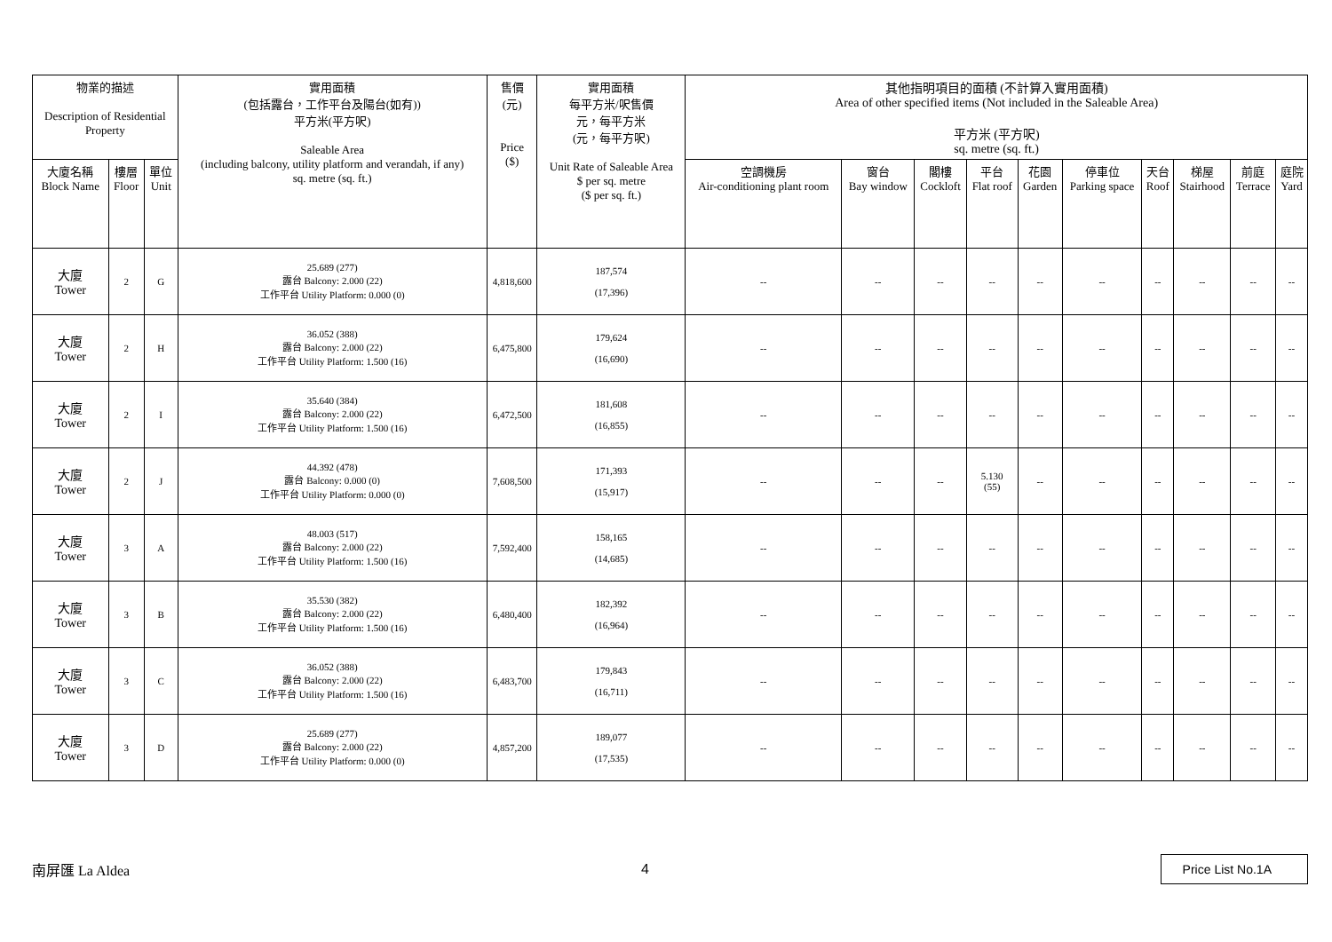| 物業的描述 Description of Residential Property | | | 實用面積 (包括露台，工作平台及陽台(如有)) 平方米(平方呎) Saleable Area (including balcony, utility platform and verandah, if any) sq. metre (sq. ft.) | 售價 (元) Price ($) | 實用面積 每平方米/呎售價 元，每平方米 (元，每平方呎) Unit Rate of Saleable Area $ per sq. metre ($ per sq. ft.) | 其他指明項目的面積 (不計算入實用面積) Area of other specified items (Not included in the Saleable Area) 平方米 (平方呎) sq. metre (sq. ft.) | | | | | | | | | |
| --- | --- | --- | --- | --- | --- | --- | --- | --- | --- | --- | --- | --- | --- | --- | --- |
| 大廈名稱 Block Name | 樓層 Floor | 單位 Unit | | | | 空調機房 Air-conditioning plant room | 窗台 Bay window | 閣樓 Cockloft | 平台 Flat roof | 花園 Garden | 停車位 Parking space | 天台 Roof | 梯屋 Stairhood | 前庭 Terrace | 庭院 Yard |
| 大廈 Tower | 2 | G | 25.689 (277) 露台 Balcony: 2.000 (22) 工作平台 Utility Platform: 0.000 (0) | 4,818,600 | 187,574 (17,396) | -- | -- | -- | -- | -- | -- | -- | -- | -- | -- |
| 大廈 Tower | 2 | H | 36.052 (388) 露台 Balcony: 2.000 (22) 工作平台 Utility Platform: 1.500 (16) | 6,475,800 | 179,624 (16,690) | -- | -- | -- | -- | -- | -- | -- | -- | -- | -- |
| 大廈 Tower | 2 | I | 35.640 (384) 露台 Balcony: 2.000 (22) 工作平台 Utility Platform: 1.500 (16) | 6,472,500 | 181,608 (16,855) | -- | -- | -- | -- | -- | -- | -- | -- | -- | -- |
| 大廈 Tower | 2 | J | 44.392 (478) 露台 Balcony: 0.000 (0) 工作平台 Utility Platform: 0.000 (0) | 7,608,500 | 171,393 (15,917) | -- | -- | -- | 5.130 (55) | -- | -- | -- | -- | -- | -- |
| 大廈 Tower | 3 | A | 48.003 (517) 露台 Balcony: 2.000 (22) 工作平台 Utility Platform: 1.500 (16) | 7,592,400 | 158,165 (14,685) | -- | -- | -- | -- | -- | -- | -- | -- | -- | -- |
| 大廈 Tower | 3 | B | 35.530 (382) 露台 Balcony: 2.000 (22) 工作平台 Utility Platform: 1.500 (16) | 6,480,400 | 182,392 (16,964) | -- | -- | -- | -- | -- | -- | -- | -- | -- | -- |
| 大廈 Tower | 3 | C | 36.052 (388) 露台 Balcony: 2.000 (22) 工作平台 Utility Platform: 1.500 (16) | 6,483,700 | 179,843 (16,711) | -- | -- | -- | -- | -- | -- | -- | -- | -- | -- |
| 大廈 Tower | 3 | D | 25.689 (277) 露台 Balcony: 2.000 (22) 工作平台 Utility Platform: 0.000 (0) | 4,857,200 | 189,077 (17,535) | -- | -- | -- | -- | -- | -- | -- | -- | -- | -- |
南屏匯 La Aldea 4 Price List No.1A